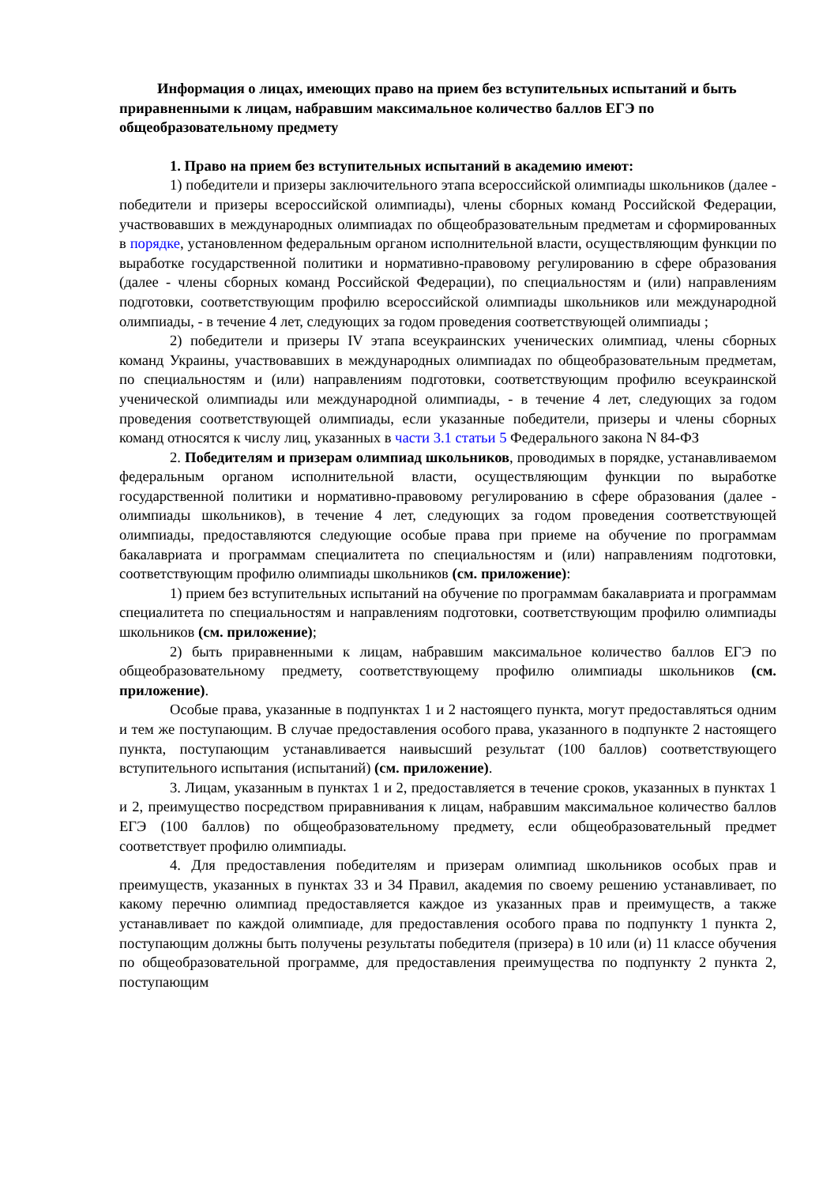Информация о лицах, имеющих право на прием без вступительных испытаний и быть приравненными к лицам, набравшим максимальное количество баллов ЕГЭ по общеобразовательному предмету
1. Право на прием без вступительных испытаний в академию имеют:
1) победители и призеры заключительного этапа всероссийской олимпиады школьников (далее - победители и призеры всероссийской олимпиады), члены сборных команд Российской Федерации, участвовавших в международных олимпиадах по общеобразовательным предметам и сформированных в порядке, установленном федеральным органом исполнительной власти, осуществляющим функции по выработке государственной политики и нормативно-правовому регулированию в сфере образования (далее - члены сборных команд Российской Федерации), по специальностям и (или) направлениям подготовки, соответствующим профилю всероссийской олимпиады школьников или международной олимпиады, - в течение 4 лет, следующих за годом проведения соответствующей олимпиады ;
2) победители и призеры IV этапа всеукраинских ученических олимпиад, члены сборных команд Украины, участвовавших в международных олимпиадах по общеобразовательным предметам, по специальностям и (или) направлениям подготовки, соответствующим профилю всеукраинской ученической олимпиады или международной олимпиады, - в течение 4 лет, следующих за годом проведения соответствующей олимпиады, если указанные победители, призеры и члены сборных команд относятся к числу лиц, указанных в части 3.1 статьи 5 Федерального закона N 84-ФЗ
2. Победителям и призерам олимпиад школьников, проводимых в порядке, устанавливаемом федеральным органом исполнительной власти, осуществляющим функции по выработке государственной политики и нормативно-правовому регулированию в сфере образования (далее - олимпиады школьников), в течение 4 лет, следующих за годом проведения соответствующей олимпиады, предоставляются следующие особые права при приеме на обучение по программам бакалавриата и программам специалитета по специальностям и (или) направлениям подготовки, соответствующим профилю олимпиады школьников (см. приложение):
1) прием без вступительных испытаний на обучение по программам бакалавриата и программам специалитета по специальностям и направлениям подготовки, соответствующим профилю олимпиады школьников (см. приложение);
2) быть приравненными к лицам, набравшим максимальное количество баллов ЕГЭ по общеобразовательному предмету, соответствующему профилю олимпиады школьников (см. приложение).
Особые права, указанные в подпунктах 1 и 2 настоящего пункта, могут предоставляться одним и тем же поступающим. В случае предоставления особого права, указанного в подпункте 2 настоящего пункта, поступающим устанавливается наивысший результат (100 баллов) соответствующего вступительного испытания (испытаний) (см. приложение).
3. Лицам, указанным в пунктах 1 и 2, предоставляется в течение сроков, указанных в пунктах 1 и 2, преимущество посредством приравнивания к лицам, набравшим максимальное количество баллов ЕГЭ (100 баллов) по общеобразовательному предмету, если общеобразовательный предмет соответствует профилю олимпиады.
4. Для предоставления победителям и призерам олимпиад школьников особых прав и преимуществ, указанных в пунктах 33 и 34 Правил, академия по своему решению устанавливает, по какому перечню олимпиад предоставляется каждое из указанных прав и преимуществ, а также устанавливает по каждой олимпиаде, для предоставления особого права по подпункту 1 пункта 2, поступающим должны быть получены результаты победителя (призера) в 10 или (и) 11 классе обучения по общеобразовательной программе, для предоставления преимущества по подпункту 2 пункта 2, поступающим